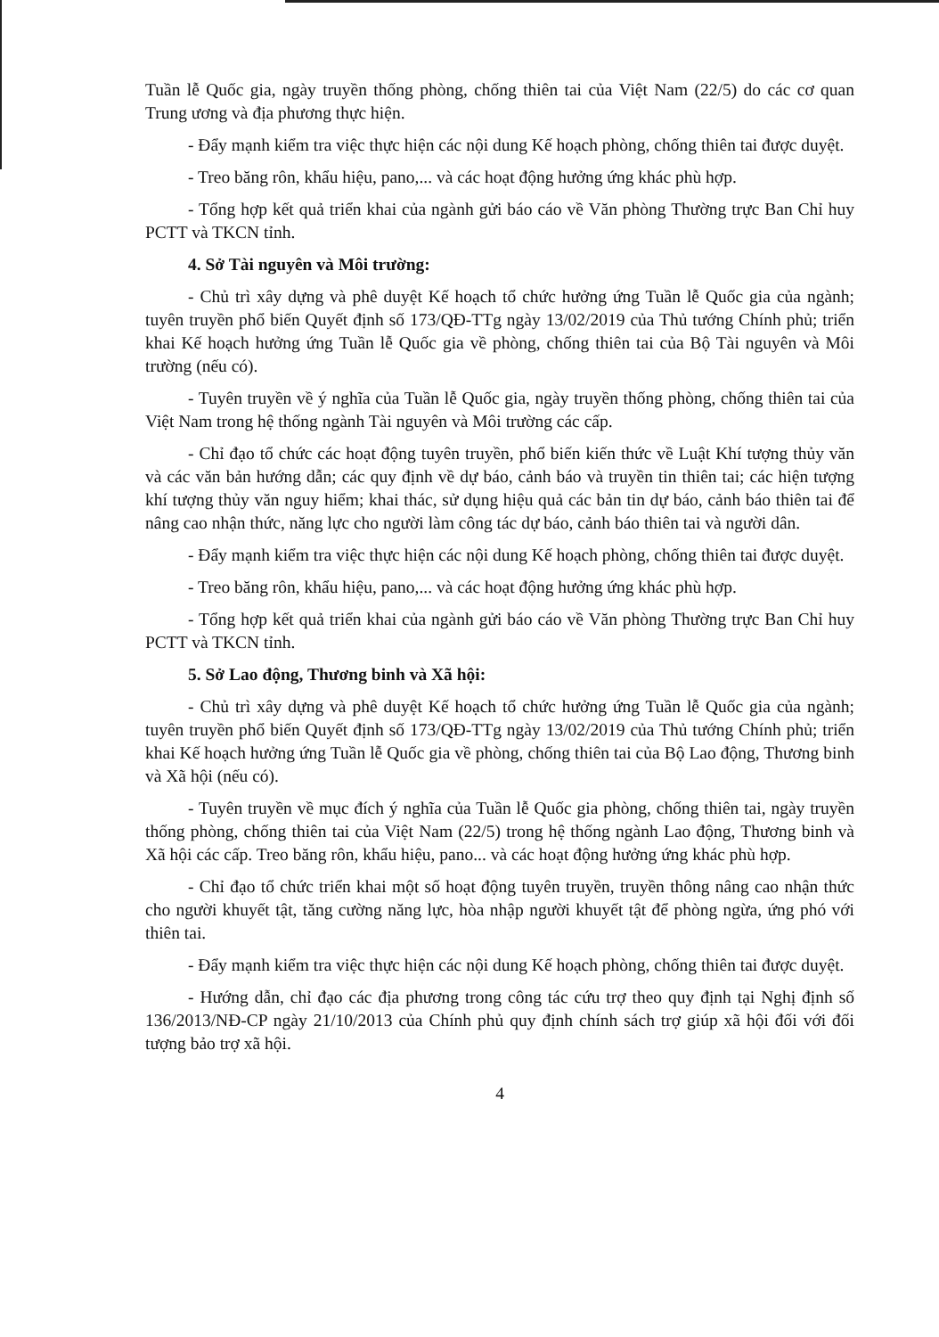Tuần lễ Quốc gia, ngày truyền thống phòng, chống thiên tai của Việt Nam (22/5) do các cơ quan Trung ương và địa phương thực hiện.
- Đẩy mạnh kiểm tra việc thực hiện các nội dung Kế hoạch phòng, chống thiên tai được duyệt.
- Treo băng rôn, khẩu hiệu, pano,... và các hoạt động hưởng ứng khác phù hợp.
- Tổng hợp kết quả triển khai của ngành gửi báo cáo về Văn phòng Thường trực Ban Chỉ huy PCTT và TKCN tỉnh.
4. Sở Tài nguyên và Môi trường:
- Chủ trì xây dựng và phê duyệt Kế hoạch tổ chức hưởng ứng Tuần lễ Quốc gia của ngành; tuyên truyền phổ biến Quyết định số 173/QĐ-TTg ngày 13/02/2019 của Thủ tướng Chính phủ; triển khai Kế hoạch hưởng ứng Tuần lễ Quốc gia về phòng, chống thiên tai của Bộ Tài nguyên và Môi trường (nếu có).
- Tuyên truyền về ý nghĩa của Tuần lễ Quốc gia, ngày truyền thống phòng, chống thiên tai của Việt Nam trong hệ thống ngành Tài nguyên và Môi trường các cấp.
- Chỉ đạo tổ chức các hoạt động tuyên truyền, phổ biến kiến thức về Luật Khí tượng thủy văn và các văn bản hướng dẫn; các quy định về dự báo, cảnh báo và truyền tin thiên tai; các hiện tượng khí tượng thủy văn nguy hiểm; khai thác, sử dụng hiệu quả các bản tin dự báo, cảnh báo thiên tai để nâng cao nhận thức, năng lực cho người làm công tác dự báo, cảnh báo thiên tai và người dân.
- Đẩy mạnh kiểm tra việc thực hiện các nội dung Kế hoạch phòng, chống thiên tai được duyệt.
- Treo băng rôn, khẩu hiệu, pano,... và các hoạt động hưởng ứng khác phù hợp.
- Tổng hợp kết quả triển khai của ngành gửi báo cáo về Văn phòng Thường trực Ban Chỉ huy PCTT và TKCN tỉnh.
5. Sở Lao động, Thương binh và Xã hội:
- Chủ trì xây dựng và phê duyệt Kế hoạch tổ chức hưởng ứng Tuần lễ Quốc gia của ngành; tuyên truyền phổ biến Quyết định số 173/QĐ-TTg ngày 13/02/2019 của Thủ tướng Chính phủ; triển khai Kế hoạch hưởng ứng Tuần lễ Quốc gia về phòng, chống thiên tai của Bộ Lao động, Thương binh và Xã hội (nếu có).
- Tuyên truyền về mục đích ý nghĩa của Tuần lễ Quốc gia phòng, chống thiên tai, ngày truyền thống phòng, chống thiên tai của Việt Nam (22/5) trong hệ thống ngành Lao động, Thương binh và Xã hội các cấp. Treo băng rôn, khẩu hiệu, pano... và các hoạt động hưởng ứng khác phù hợp.
- Chỉ đạo tổ chức triển khai một số hoạt động tuyên truyền, truyền thông nâng cao nhận thức cho người khuyết tật, tăng cường năng lực, hòa nhập người khuyết tật để phòng ngừa, ứng phó với thiên tai.
- Đẩy mạnh kiểm tra việc thực hiện các nội dung Kế hoạch phòng, chống thiên tai được duyệt.
- Hướng dẫn, chỉ đạo các địa phương trong công tác cứu trợ theo quy định tại Nghị định số 136/2013/NĐ-CP ngày 21/10/2013 của Chính phủ quy định chính sách trợ giúp xã hội đối với đối tượng bảo trợ xã hội.
4